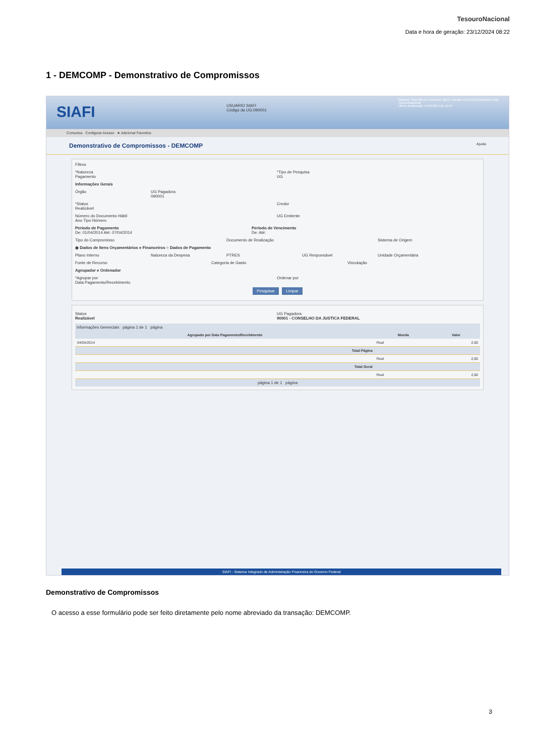TesouroNacional
Data e hora de geração: 23/12/2024 08:22
1 - DEMCOMP - Demonstrativo de Compromissos
SIAFI
USUARIO SIAFI
Código da UG:090001
Sistema: SIAFI2014TI Exercício: 2014 | Versão 4.0.2142 (545/desenv) Sair
TesouroNacional
Última atualização: 07/04/2014 às 16:59
Comunica Configurar Acesso ★ Adicionar Favoritos
Demonstrativo de Compromissos - DEMCOMP Ajuda
Filtros
*Natureza
Pagamento
*Tipo de Pesquisa
UG
Informações Gerais
Órgão
UG Pagadora
090001
*Status
Realizável
Credor
Número do Documento Hábil
Ano Tipo Número
UG Emitente
Período de Pagamento
De: 01/04/2014 Até: 07/04/2014
Período de Vencimento
De: Até:
Tipo do Compromisso
Documento de Realização
Sistema de Origem
◉ Dados de Itens Orçamentários e Financeiros ○ Dados de Pagamento
Plano Interno
Natureza da Despesa
PTRES
UG Responsável
Unidade Orçamentária
Fonte de Recurso
Categoria de Gasto
Vinculação
Agrupador e Ordenador
*Agrupar por
Data Pagamento/Recebimento
Ordenar por
Pesquisar Limpar
Status
Realizável
UG Pagadora
90001 - CONSELHO DA JUSTICA FEDERAL
Informações Gerenciais página 1 de 1 página
| Agrupado por Data Pagamento/Recebimento | Moeda | Valor |
| --- | --- | --- |
| 04/04/2014 | Real | 2,00 |
| Total Página | | |
| | Real | 2,00 |
| Total Geral | | |
| | Real | 2,00 |
página 1 de 1 página
SIAFI - Sistema Integrado de Administração Financeira do Governo Federal
Demonstrativo de Compromissos
O acesso a esse formulário pode ser feito diretamente pelo nome abreviado da transação: DEMCOMP.
3